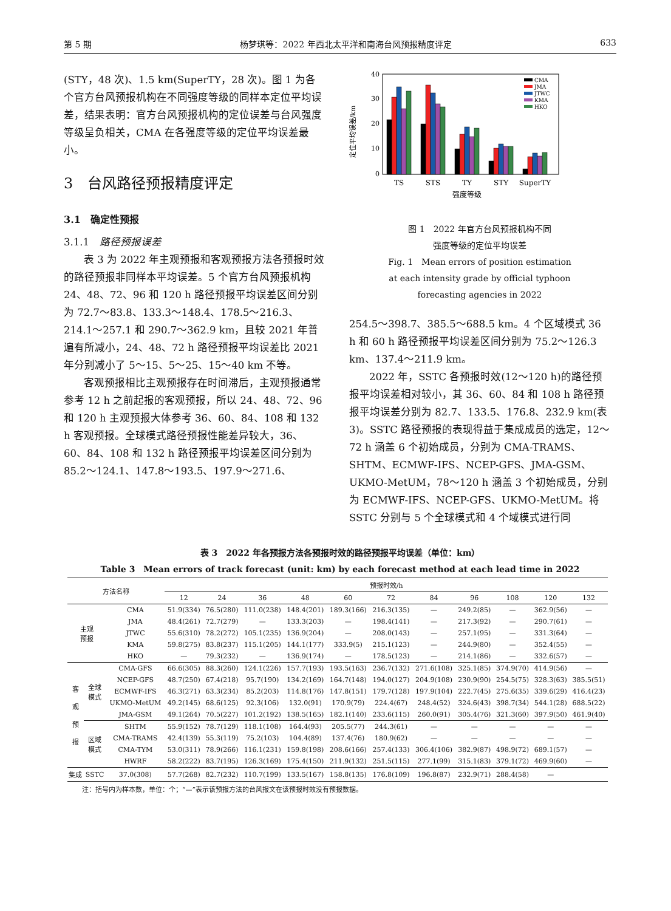第 5 期 杨梦琪等：2022 年西北太平洋和南海台风预报精度评定 633
(STY，48 次)、1.5 km(SuperTY，28 次)。图 1 为各个官方台风预报机构在不同强度等级的同样本定位平均误差，结果表明：官方台风预报机构的定位误差与台风强度等级呈负相关，CMA 在各强度等级的定位平均误差最小。
3　台风路径预报精度评定
3.1　确定性预报
3.1.1　路径预报误差
表 3 为 2022 年主观预报和客观预报方法各预报时效的路径预报非同样本平均误差。5 个官方台风预报机构 24、48、72、96 和 120 h 路径预报平均误差区间分别为 72.7～83.8、133.3～148.4、178.5～216.3、214.1～257.1 和 290.7～362.9 km，且较 2021 年普遍有所减小，24、48、72 h 路径预报平均误差比 2021 年分别减小了 5～15、5～25、15～40 km 不等。
客观预报相比主观预报存在时间滞后，主观预报通常参考 12 h 之前起报的客观预报，所以 24、48、72、96 和 120 h 主观预报大体参考 36、60、84、108 和 132 h 客观预报。全球模式路径预报性能差异较大，36、60、84、108 和 132 h 路径预报平均误差区间分别为 85.2～124.1、147.8～193.5、197.9～271.6、
定位平均误差/km
0
10
20
30
40
CMA
JMA
JTWC
KMA
HKO
TS
STS
TY
STY
SuperTY
强度等级
图 1　2022 年官方台风预报机构不同
强度等级的定位平均误差
Fig. 1　Mean errors of position estimation
at each intensity grade by official typhoon
forecasting agencies in 2022
254.5～398.7、385.5～688.5 km。4 个区域模式 36 h 和 60 h 路径预报平均误差区间分别为 75.2～126.3 km、137.4～211.9 km。
2022 年，SSTC 各预报时效(12～120 h)的路径预报平均误差相对较小，其 36、60、84 和 108 h 路径预报平均误差分别为 82.7、133.5、176.8、232.9 km(表 3)。SSTC 路径预报的表现得益于集成成员的选定，12～72 h 涵盖 6 个初始成员，分别为 CMA-TRAMS、SHTM、ECMWF-IFS、NCEP-GFS、JMA-GSM、UKMO-MetUM，78～120 h 涵盖 3 个初始成员，分别为 ECMWF-IFS、NCEP-GFS、UKMO-MetUM。将 SSTC 分别与 5 个全球模式和 4 个域模式进行同
表 3　2022 年各预报方法各预报时效的路径预报平均误差（单位：km）
Table 3　Mean errors of track forecast (unit: km) by each forecast method at each lead time in 2022
| 方法名称 | | | 预报时效/h | | | | | | | | | | |
| --- | --- | --- | --- | --- | --- | --- | --- | --- | --- | --- | --- | --- | --- |
| | | | 12 | 24 | 36 | 48 | 60 | 72 | 84 | 96 | 108 | 120 | 132 |
| 主观 预报 | | CMA | 51.9(334) | 76.5(280) | 111.0(238) | 148.4(201) | 189.3(166) | 216.3(135) | — | 249.2(85) | — | 362.9(56) | — |
| | | JMA | 48.4(261) | 72.7(279) | — | 133.3(203) | — | 198.4(141) | — | 217.3(92) | — | 290.7(61) | — |
| | | JTWC | 55.6(310) | 78.2(272) | 105.1(235) | 136.9(204) | — | 208.0(143) | — | 257.1(95) | — | 331.3(64) | — |
| | | KMA | 59.8(275) | 83.8(237) | 115.1(205) | 144.1(177) | 333.9(5) | 215.1(123) | — | 244.9(80) | — | 352.4(55) | — |
| | | HKO | — | 79.3(232) | — | 136.9(174) | — | 178.5(123) | — | 214.1(86) | — | 332.6(57) | — |
| 客 观 预 报 | 全球 模式 | CMA-GFS | 66.6(305) | 88.3(260) | 124.1(226) | 157.7(193) | 193.5(163) | 236.7(132) | 271.6(108) | 325.1(85) | 374.9(70) | 414.9(56) | — |
| | | NCEP-GFS | 48.7(250) | 67.4(218) | 95.7(190) | 134.2(169) | 164.7(148) | 194.0(127) | 204.9(108) | 230.9(90) | 254.5(75) | 328.3(63) | 385.5(51) |
| | | ECMWF-IFS | 46.3(271) | 63.3(234) | 85.2(203) | 114.8(176) | 147.8(151) | 179.7(128) | 197.9(104) | 222.7(45) | 275.6(35) | 339.6(29) | 416.4(23) |
| | | UKMO-MetUM | 49.2(145) | 68.6(125) | 92.3(106) | 132.0(91) | 170.9(79) | 224.4(67) | 248.4(52) | 324.6(43) | 398.7(34) | 544.1(28) | 688.5(22) |
| | | JMA-GSM | 49.1(264) | 70.5(227) | 101.2(192) | 138.5(165) | 182.1(140) | 233.6(115) | 260.0(91) | 305.4(76) | 321.3(60) | 397.9(50) | 461.9(40) |
| | 区域 模式 | SHTM | 55.9(152) | 78.7(129) | 118.1(108) | 164.4(93) | 205.5(77) | 244.3(61) | — | — | — | — | — |
| | | CMA-TRAMS | 42.4(139) | 55.3(119) | 75.2(103) | 104.4(89) | 137.4(76) | 180.9(62) | — | — | — | — | — |
| | | CMA-TYM | 53.0(311) | 78.9(266) | 116.1(231) | 159.8(198) | 208.6(166) | 257.4(133) | 306.4(106) | 382.9(87) | 498.9(72) | 689.1(57) | — |
| | | HWRF | 58.2(222) | 83.7(195) | 126.3(169) | 175.4(150) | 211.9(132) | 251.5(115) | 277.1(99) | 315.1(83) | 379.1(72) | 469.9(60) | — |
| 集成 | SSTC | 37.0(308) | 57.7(268) | 82.7(232) | 110.7(199) | 133.5(167) | 158.8(135) | 176.8(109) | 196.8(87) | 232.9(71) | 288.4(58) | — | |
注：括号内为样本数，单位：个；“—”表示该预报方法的台风报文在该预报时效没有预报数据。